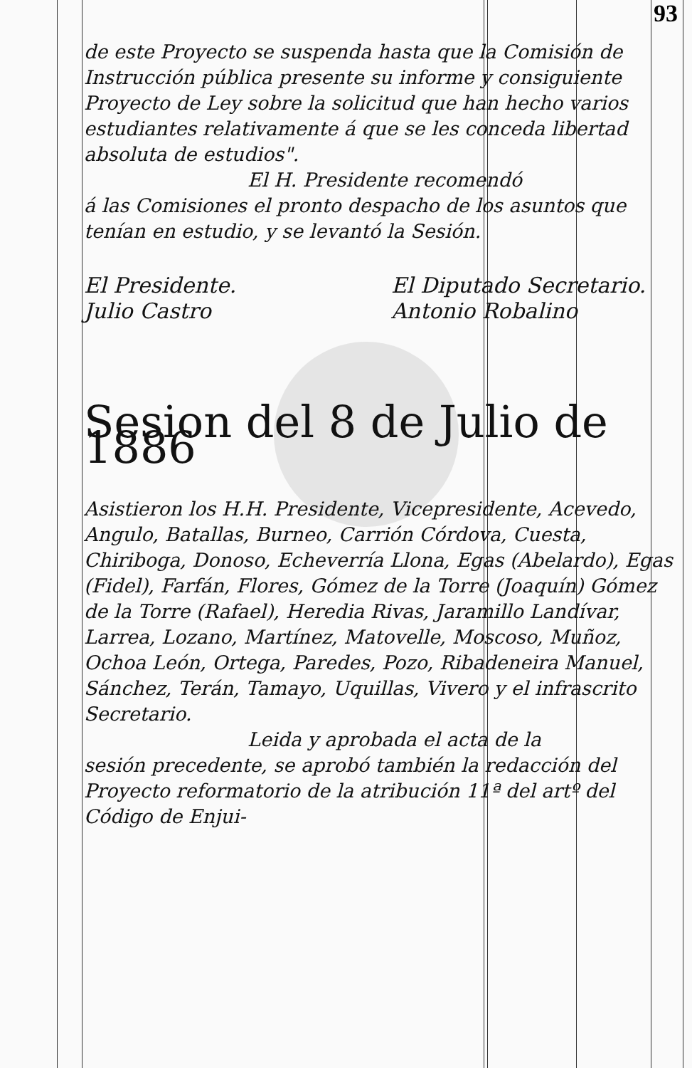93
de este Proyecto se suspenda hasta que la Comisión de Instrucción pública presente su informe y consiguiente Proyecto de Ley sobre la solicitud que han hecho varios estudiantes relativamente á que se les conceda libertad absoluta de estudios".
El H. Presidente recomendó
á las Comisiones el pronto despacho de los asuntos que tenían en estudio, y se levantó la Sesión.
El Presidente.
Julio Castro
El Diputado Secretario.
Antonio Robalino
Sesion del 8 de Julio de 1886
Asistieron los H.H. Presidente, Vicepresidente, Acevedo, Angulo, Batallas, Burneo, Carrión Córdova, Cuesta, Chiriboga, Donoso, Echeverría Llona, Egas (Abelardo), Egas (Fidel), Farfán, Flores, Gómez de la Torre (Joaquín) Gómez de la Torre (Rafael), Heredia Rivas, Jaramillo Landívar, Larrea, Lozano, Martínez, Matovelle, Moscoso, Muñoz, Ochoa León, Ortega, Paredes, Pozo, Ribadeneira Manuel, Sánchez, Terán, Tamayo, Uquillas, Vivero y el infrascrito Secretario.
Leida y aprobada el acta de la
sesión precedente, se aprobó también la redacción del Proyecto reformatorio de la atribución 11ª del artº del Código de Enjui-